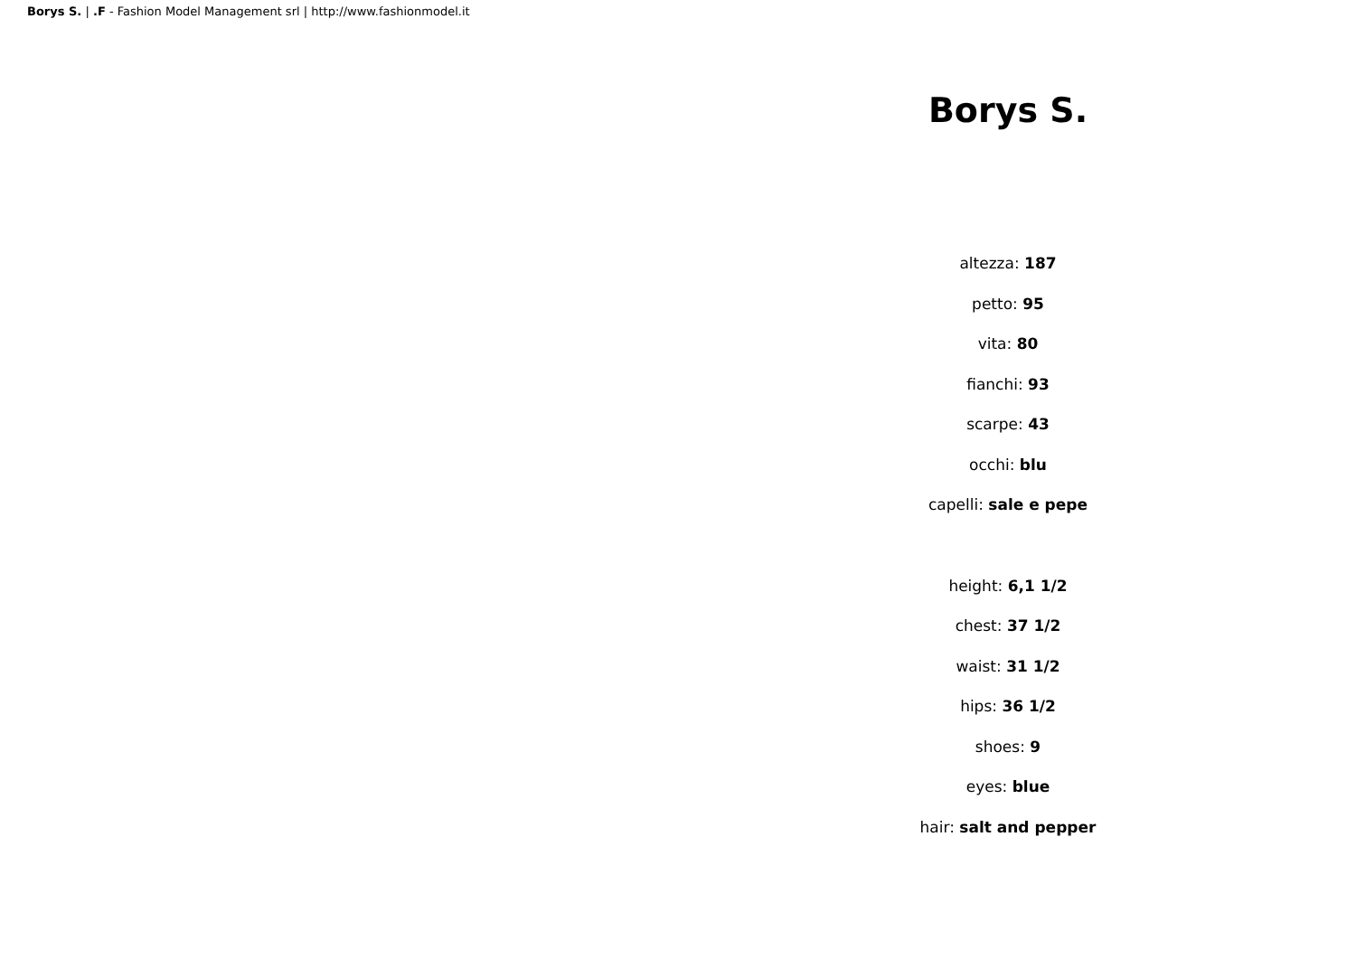Borys S. | .F - Fashion Model Management srl | http://www.fashionmodel.it
Borys S.
altezza: 187
petto: 95
vita: 80
fianchi: 93
scarpe: 43
occhi: blu
capelli: sale e pepe
height: 6,1 1/2
chest: 37 1/2
waist: 31 1/2
hips: 36 1/2
shoes: 9
eyes: blue
hair: salt and pepper